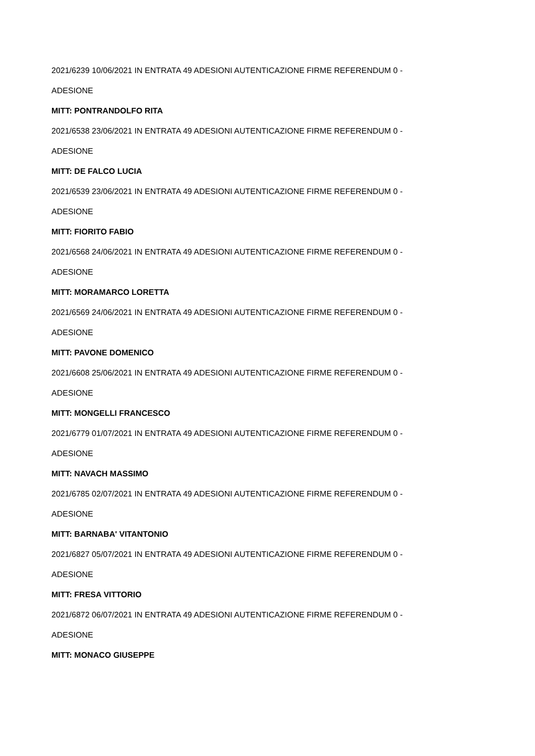2021/6239 10/06/2021 IN ENTRATA 49 ADESIONI AUTENTICAZIONE FIRME REFERENDUM 0 -
ADESIONE
MITT: PONTRANDOLFO RITA
2021/6538 23/06/2021 IN ENTRATA 49 ADESIONI AUTENTICAZIONE FIRME REFERENDUM 0 -
ADESIONE
MITT: DE FALCO LUCIA
2021/6539 23/06/2021 IN ENTRATA 49 ADESIONI AUTENTICAZIONE FIRME REFERENDUM 0 -
ADESIONE
MITT: FIORITO FABIO
2021/6568 24/06/2021 IN ENTRATA 49 ADESIONI AUTENTICAZIONE FIRME REFERENDUM 0 -
ADESIONE
MITT: MORAMARCO LORETTA
2021/6569 24/06/2021 IN ENTRATA 49 ADESIONI AUTENTICAZIONE FIRME REFERENDUM 0 -
ADESIONE
MITT: PAVONE DOMENICO
2021/6608 25/06/2021 IN ENTRATA 49 ADESIONI AUTENTICAZIONE FIRME REFERENDUM 0 -
ADESIONE
MITT: MONGELLI FRANCESCO
2021/6779 01/07/2021 IN ENTRATA 49 ADESIONI AUTENTICAZIONE FIRME REFERENDUM 0 -
ADESIONE
MITT: NAVACH MASSIMO
2021/6785 02/07/2021 IN ENTRATA 49 ADESIONI AUTENTICAZIONE FIRME REFERENDUM 0 -
ADESIONE
MITT: BARNABA' VITANTONIO
2021/6827 05/07/2021 IN ENTRATA 49 ADESIONI AUTENTICAZIONE FIRME REFERENDUM 0 -
ADESIONE
MITT: FRESA VITTORIO
2021/6872 06/07/2021 IN ENTRATA 49 ADESIONI AUTENTICAZIONE FIRME REFERENDUM 0 -
ADESIONE
MITT: MONACO GIUSEPPE